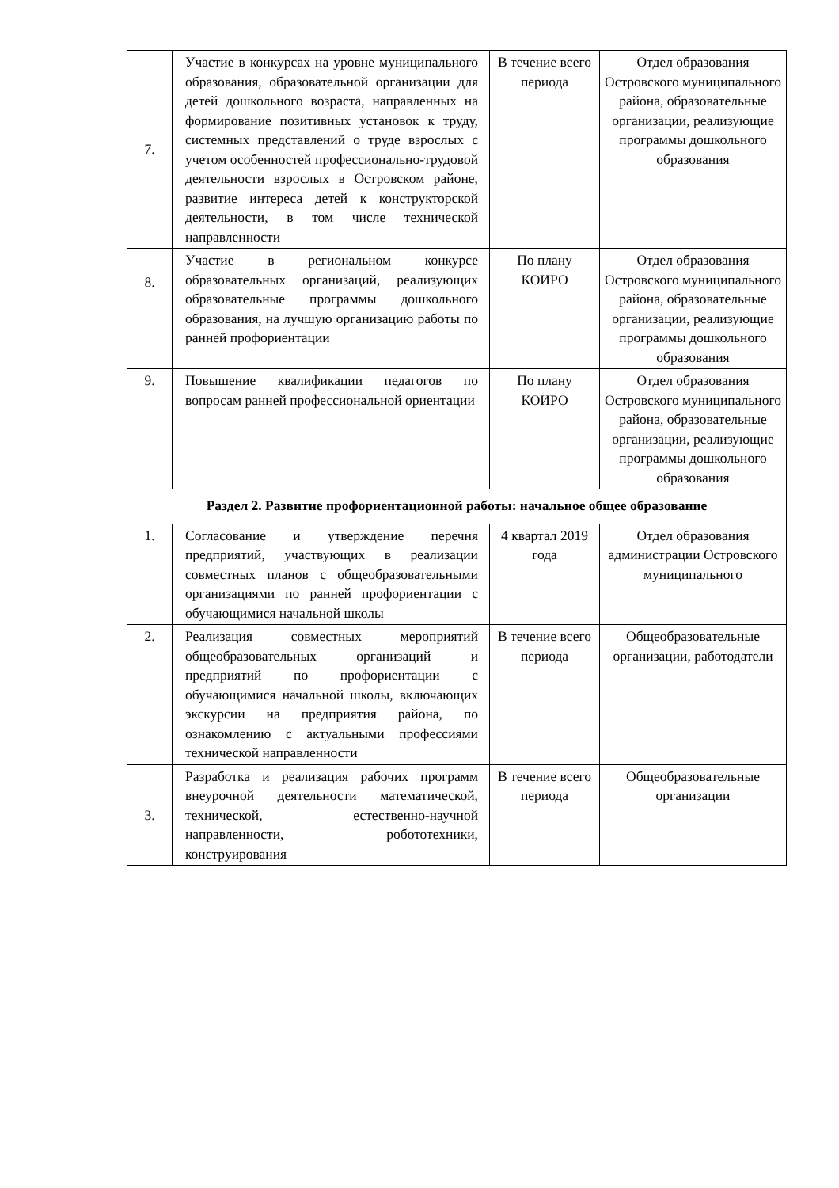| 7. | Участие в конкурсах на уровне муниципального образования, образовательной организации для детей дошкольного возраста, направленных на формирование позитивных установок к труду, системных представлений о труде взрослых с учетом особенностей профессионально-трудовой деятельности взрослых в Островском районе, развитие интереса детей к конструкторской деятельности, в том числе технической направленности | В течение всего периода | Отдел образования Островского муниципального района, образовательные организации, реализующие программы дошкольного образования |
| 8. | Участие в региональном конкурсе образовательных организаций, реализующих образовательные программы дошкольного образования, на лучшую организацию работы по ранней профориентации | По плану КОИРО | Отдел образования Островского муниципального района, образовательные организации, реализующие программы дошкольного образования |
| 9. | Повышение квалификации педагогов по вопросам ранней профессиональной ориентации | По плану КОИРО | Отдел образования Островского муниципального района, образовательные организации, реализующие программы дошкольного образования |
| Раздел 2. Развитие профориентационной работы: начальное общее образование | | | |
| 1. | Согласование и утверждение перечня предприятий, участвующих в реализации совместных планов с общеобразовательными организациями по ранней профориентации с обучающимися начальной школы | 4 квартал 2019 года | Отдел образования администрации Островского муниципального |
| 2. | Реализация совместных мероприятий общеобразовательных организаций и предприятий по профориентации с обучающимися начальной школы, включающих экскурсии на предприятия района, по ознакомлению с актуальными профессиями технической направленности | В течение всего периода | Общеобразовательные организации, работодатели |
| 3. | Разработка и реализация рабочих программ внеурочной деятельности математической, технической, естественно-научной направленности, робототехники, конструирования | В течение всего периода | Общеобразовательные организации |